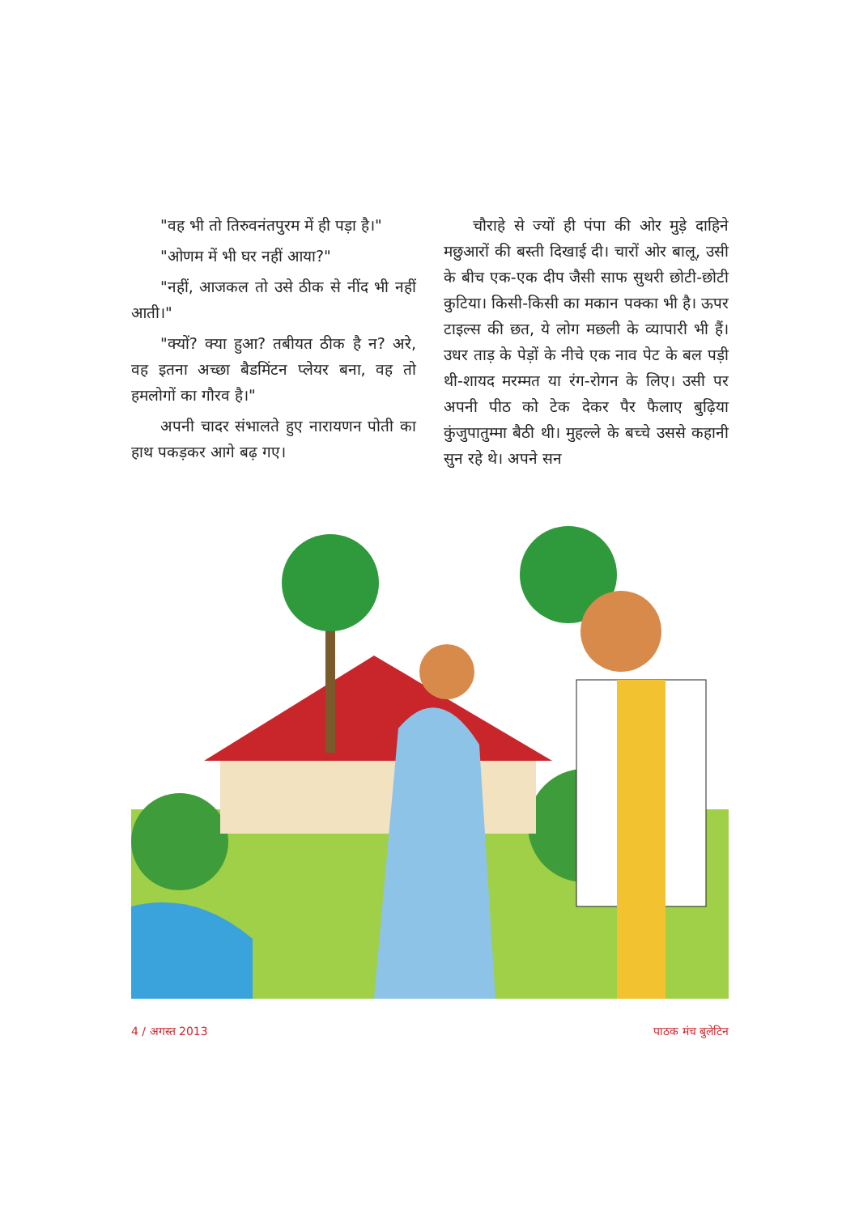"वह भी तो तिरुवनंतपुरम में ही पड़ा है।"
"ओणम में भी घर नहीं आया?"
"नहीं, आजकल तो उसे ठीक से नींद भी नहीं आती।"
"क्यों? क्या हुआ? तबीयत ठीक है न? अरे, वह इतना अच्छा बैडमिंटन प्लेयर बना, वह तो हमलोगों का गौरव है।"
अपनी चादर संभालते हुए नारायणन पोती का हाथ पकड़कर आगे बढ़ गए।
चौराहे से ज्यों ही पंपा की ओर मुड़े दाहिने मछुआरों की बस्ती दिखाई दी। चारों ओर बालू, उसी के बीच एक-एक दीप जैसी साफ सुथरी छोटी-छोटी कुटिया। किसी-किसी का मकान पक्का भी है। ऊपर टाइल्स की छत, ये लोग मछली के व्यापारी भी हैं। उधर ताड़ के पेड़ों के नीचे एक नाव पेट के बल पड़ी थी-शायद मरम्मत या रंग-रोगन के लिए। उसी पर अपनी पीठ को टेक देकर पैर फैलाए बुढ़िया कुंजुपातुम्मा बैठी थी। मुहल्ले के बच्चे उससे कहानी सुन रहे थे। अपने सन
4 / अगस्त 2013 पाठक मंच बुलेटिन